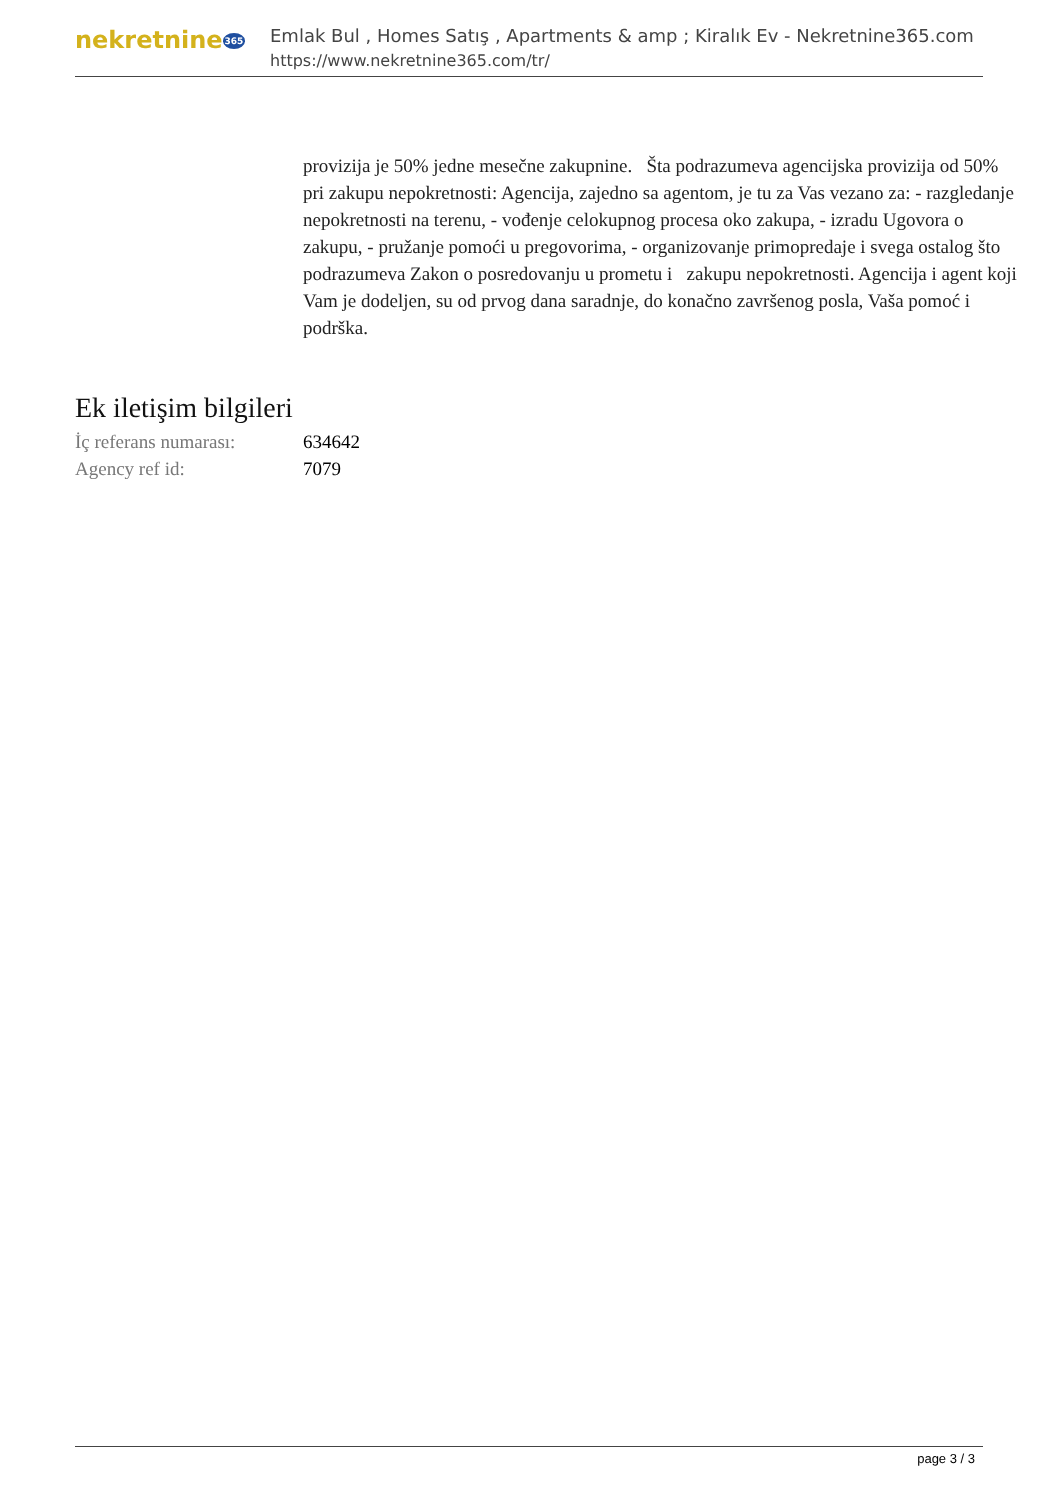nekretnine365
Emlak Bul , Homes Satış , Apartments & amp ; Kiralık Ev - Nekretnine365.com
https://www.nekretnine365.com/tr/
provizija je 50% jedne mesečne zakupnine. Šta podrazumeva agencijska provizija od 50% pri zakupu nepokretnosti: Agencija, zajedno sa agentom, je tu za Vas vezano za: - razgledanje nepokretnosti na terenu, - vođenje celokupnog procesa oko zakupa, - izradu Ugovora o zakupu, - pružanje pomoći u pregovorima, - organizovanje primopredaje i svega ostalog što podrazumeva Zakon o posredovanju u prometu i zakupu nepokretnosti. Agencija i agent koji Vam je dodeljen, su od prvog dana saradnje, do konačno završenog posla, Vaša pomoć i podrška.
Ek iletişim bilgileri
İç referans numarası:
634642
Agency ref id: 7079
page 3 / 3